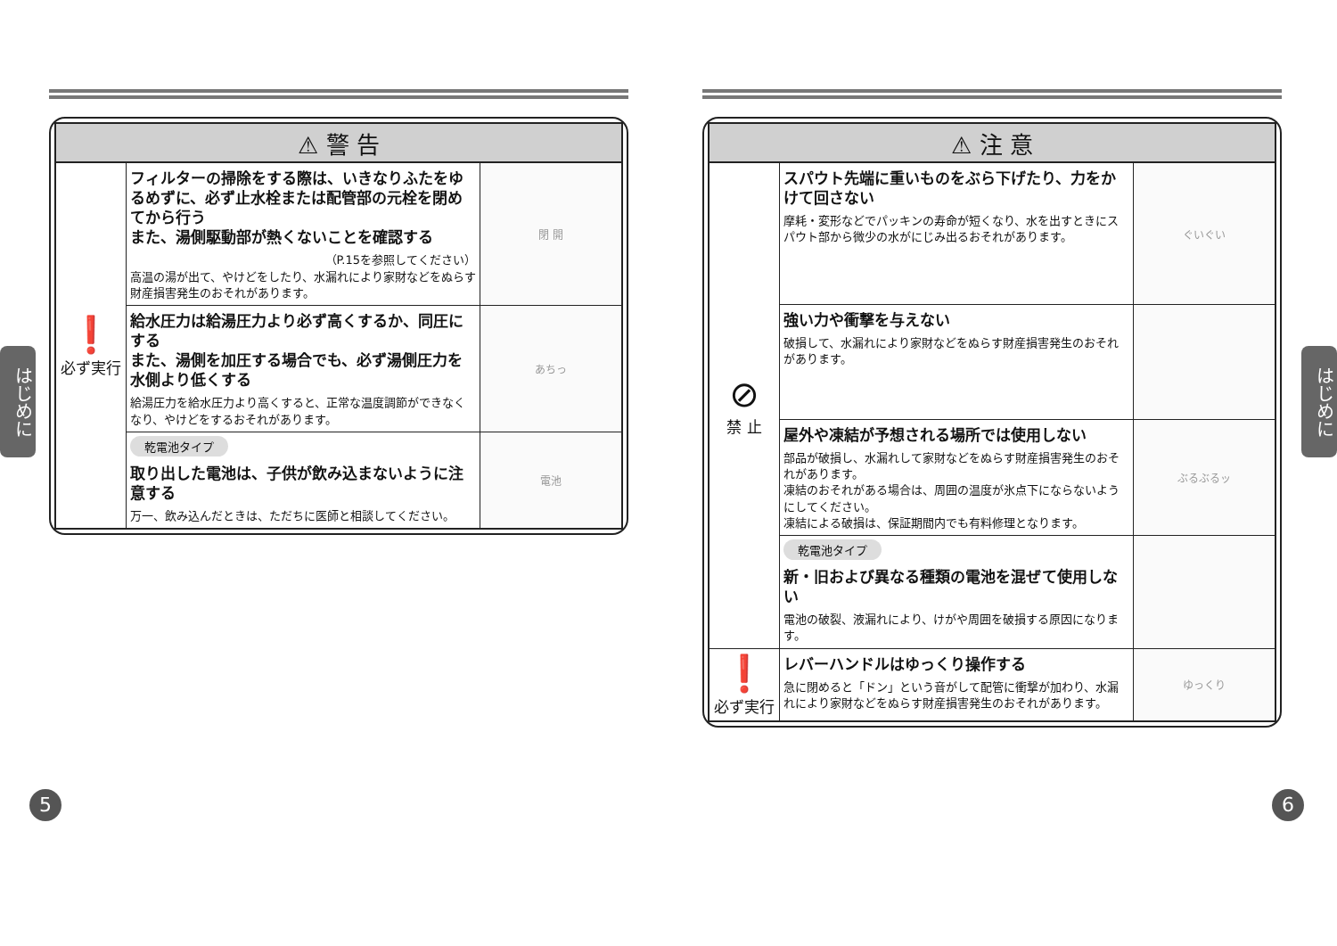はじめに
はじめに
| ⚠ 警 告 | | |
| --- | --- | --- |
| ❗ 必ず実行 | フィルターの掃除をする際は、いきなりふたをゆるめずに、必ず止水栓または配管部の元栓を閉めてから行う また、湯側駆動部が熱くないことを確認する （P.15を参照してください） 高温の湯が出て、やけどをしたり、水漏れにより家財などをぬらす財産損害発生のおそれがあります。 | 閉 開 |
| | 給水圧力は給湯圧力より必ず高くするか、同圧にする また、湯側を加圧する場合でも、必ず湯側圧力を水側より低くする 給湯圧力を給水圧力より高くすると、正常な温度調節ができなくなり、やけどをするおそれがあります。 | あちっ |
| | 乾電池タイプ 取り出した電池は、子供が飲み込まないように注意する 万一、飲み込んだときは、ただちに医師と相談してください。 | 電池 |
| ⚠ 注 意 | | |
| --- | --- | --- |
| ⊘ 禁 止 | スパウト先端に重いものをぶら下げたり、力をかけて回さない 摩耗・変形などでパッキンの寿命が短くなり、水を出すときにスパウト部から微少の水がにじみ出るおそれがあります。 | ぐいぐい |
| | 強い力や衝撃を与えない 破損して、水漏れにより家財などをぬらす財産損害発生のおそれがあります。 | |
| | 屋外や凍結が予想される場所では使用しない 部品が破損し、水漏れして家財などをぬらす財産損害発生のおそれがあります。 凍結のおそれがある場合は、周囲の温度が氷点下にならないようにしてください。 凍結による破損は、保証期間内でも有料修理となります。 | ぶるぶるッ |
| | 乾電池タイプ 新・旧および異なる種類の電池を混ぜて使用しない 電池の破裂、液漏れにより、けがや周囲を破損する原因になります。 | |
| ❗ 必ず実行 | レバーハンドルはゆっくり操作する 急に閉めると「ドン」という音がして配管に衝撃が加わり、水漏れにより家財などをぬらす財産損害発生のおそれがあります。 | ゆっくり |
5 6